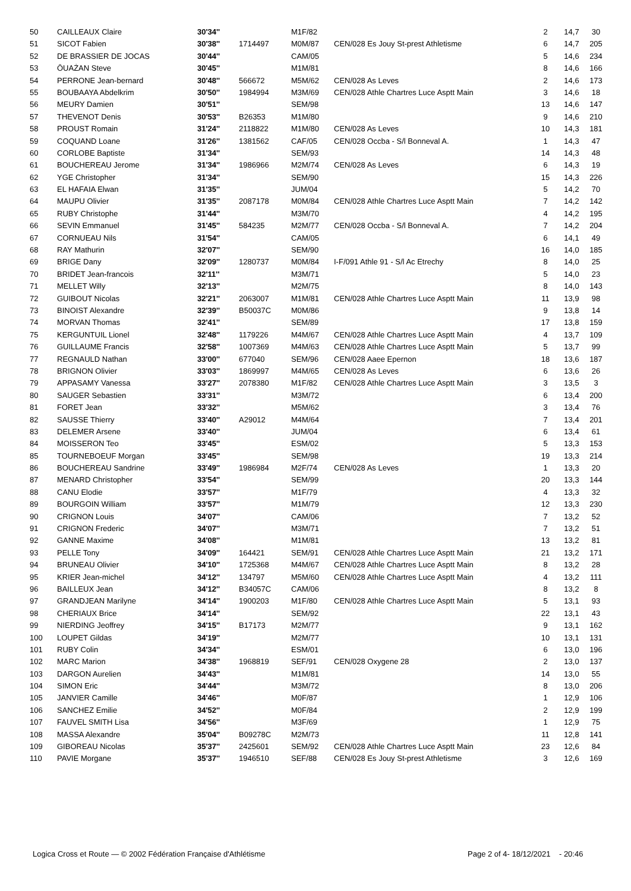| 50 | CAILLEAUX Claire | 30'34'' | | M1F/82 | | 2 | 14,7 | 30 |
| 51 | SICOT Fabien | 30'38'' | 1714497 | M0M/87 | CEN/028 Es Jouy St-prest Athletisme | 6 | 14,7 | 205 |
| 52 | DE BRASSIER DE JOCAS | 30'44'' | | CAM/05 | | 5 | 14,6 | 234 |
| 53 | ŌUAŻAN Steve | 30'45'' | | M1M/81 | | 8 | 14,6 | 166 |
| 54 | PERRONE Jean-bernard | 30'48'' | 566672 | M5M/62 | CEN/028 As Leves | 2 | 14,6 | 173 |
| 55 | BOUBAAYA Abdelkrim | 30'50'' | 1984994 | M3M/69 | CEN/028 Athle Chartres Luce Asptt Main | 3 | 14,6 | 18 |
| 56 | MEURY Damien | 30'51'' | | SEM/98 | | 13 | 14,6 | 147 |
| 57 | THEVENOT Denis | 30'53'' | B26353 | M1M/80 | | 9 | 14,6 | 210 |
| 58 | PROUST Romain | 31'24'' | 2118822 | M1M/80 | CEN/028 As Leves | 10 | 14,3 | 181 |
| 59 | COQUAND Loane | 31'26'' | 1381562 | CAF/05 | CEN/028 Occba - S/l Bonneval A. | 1 | 14,3 | 47 |
| 60 | CORLOBE Baptiste | 31'34'' | | SEM/93 | | 14 | 14,3 | 48 |
| 61 | BOUCHEREAU Jerome | 31'34'' | 1986966 | M2M/74 | CEN/028 As Leves | 6 | 14,3 | 19 |
| 62 | YGE Christopher | 31'34'' | | SEM/90 | | 15 | 14,3 | 226 |
| 63 | EL HAFAIA Elwan | 31'35'' | | JUM/04 | | 5 | 14,2 | 70 |
| 64 | MAUPU Olivier | 31'35'' | 2087178 | M0M/84 | CEN/028 Athle Chartres Luce Asptt Main | 7 | 14,2 | 142 |
| 65 | RUBY Christophe | 31'44'' | | M3M/70 | | 4 | 14,2 | 195 |
| 66 | SEVIN Emmanuel | 31'45'' | 584235 | M2M/77 | CEN/028 Occba - S/l Bonneval A. | 7 | 14,2 | 204 |
| 67 | CORNUEAU Nils | 31'54'' | | CAM/05 | | 6 | 14,1 | 49 |
| 68 | RAY Mathurin | 32'07'' | | SEM/90 | | 16 | 14,0 | 185 |
| 69 | BRIGE Dany | 32'09'' | 1280737 | M0M/84 | I-F/091 Athle 91 - S/l Ac Etrechy | 8 | 14,0 | 25 |
| 70 | BRIDET Jean-francois | 32'11'' | | M3M/71 | | 5 | 14,0 | 23 |
| 71 | MELLET Willy | 32'13'' | | M2M/75 | | 8 | 14,0 | 143 |
| 72 | GUIBOUT Nicolas | 32'21'' | 2063007 | M1M/81 | CEN/028 Athle Chartres Luce Asptt Main | 11 | 13,9 | 98 |
| 73 | BINOIST Alexandre | 32'39'' | B50037C | M0M/86 | | 9 | 13,8 | 14 |
| 74 | MORVAN Thomas | 32'41'' | | SEM/89 | | 17 | 13,8 | 159 |
| 75 | KERGUNTUIL Lionel | 32'48'' | 1179226 | M4M/67 | CEN/028 Athle Chartres Luce Asptt Main | 4 | 13,7 | 109 |
| 76 | GUILLAUME Francis | 32'58'' | 1007369 | M4M/63 | CEN/028 Athle Chartres Luce Asptt Main | 5 | 13,7 | 99 |
| 77 | REGNAULD Nathan | 33'00'' | 677040 | SEM/96 | CEN/028 Aaee Epernon | 18 | 13,6 | 187 |
| 78 | BRIGNON Olivier | 33'03'' | 1869997 | M4M/65 | CEN/028 As Leves | 6 | 13,6 | 26 |
| 79 | APPASAMY Vanessa | 33'27'' | 2078380 | M1F/82 | CEN/028 Athle Chartres Luce Asptt Main | 3 | 13,5 | 3 |
| 80 | SAUGER Sebastien | 33'31'' | | M3M/72 | | 6 | 13,4 | 200 |
| 81 | FORET Jean | 33'32'' | | M5M/62 | | 3 | 13,4 | 76 |
| 82 | SAUSSE Thierry | 33'40'' | A29012 | M4M/64 | | 7 | 13,4 | 201 |
| 83 | DELEMER Arsene | 33'40'' | | JUM/04 | | 6 | 13,4 | 61 |
| 84 | MOISSERON Teo | 33'45'' | | ESM/02 | | 5 | 13,3 | 153 |
| 85 | TOURNEBOEUF Morgan | 33'45'' | | SEM/98 | | 19 | 13,3 | 214 |
| 86 | BOUCHEREAU Sandrine | 33'49'' | 1986984 | M2F/74 | CEN/028 As Leves | 1 | 13,3 | 20 |
| 87 | MENARD Christopher | 33'54'' | | SEM/99 | | 20 | 13,3 | 144 |
| 88 | CANU Elodie | 33'57'' | | M1F/79 | | 4 | 13,3 | 32 |
| 89 | BOURGOIN William | 33'57'' | | M1M/79 | | 12 | 13,3 | 230 |
| 90 | CRIGNON Louis | 34'07'' | | CAM/06 | | 7 | 13,2 | 52 |
| 91 | CRIGNON Frederic | 34'07'' | | M3M/71 | | 7 | 13,2 | 51 |
| 92 | GANNE Maxime | 34'08'' | | M1M/81 | | 13 | 13,2 | 81 |
| 93 | PELLE Tony | 34'09'' | 164421 | SEM/91 | CEN/028 Athle Chartres Luce Asptt Main | 21 | 13,2 | 171 |
| 94 | BRUNEAU Olivier | 34'10'' | 1725368 | M4M/67 | CEN/028 Athle Chartres Luce Asptt Main | 8 | 13,2 | 28 |
| 95 | KRIER Jean-michel | 34'12'' | 134797 | M5M/60 | CEN/028 Athle Chartres Luce Asptt Main | 4 | 13,2 | 111 |
| 96 | BAILLEUX Jean | 34'12'' | B34057C | CAM/06 | | 8 | 13,2 | 8 |
| 97 | GRANDJEAN Marilyne | 34'14'' | 1900203 | M1F/80 | CEN/028 Athle Chartres Luce Asptt Main | 5 | 13,1 | 93 |
| 98 | CHERIAUX Brice | 34'14'' | | SEM/92 | | 22 | 13,1 | 43 |
| 99 | NIERDING Jeoffrey | 34'15'' | B17173 | M2M/77 | | 9 | 13,1 | 162 |
| 100 | LOUPET Gildas | 34'19'' | | M2M/77 | | 10 | 13,1 | 131 |
| 101 | RUBY Colin | 34'34'' | | ESM/01 | | 6 | 13,0 | 196 |
| 102 | MARC Marion | 34'38'' | 1968819 | SEF/91 | CEN/028 Oxygene 28 | 2 | 13,0 | 137 |
| 103 | DARGON Aurelien | 34'43'' | | M1M/81 | | 14 | 13,0 | 55 |
| 104 | SIMON Eric | 34'44'' | | M3M/72 | | 8 | 13,0 | 206 |
| 105 | JANVIER Camille | 34'46'' | | M0F/87 | | 1 | 12,9 | 106 |
| 106 | SANCHEZ Emilie | 34'52'' | | M0F/84 | | 2 | 12,9 | 199 |
| 107 | FAUVEL SMITH Lisa | 34'56'' | | M3F/69 | | 1 | 12,9 | 75 |
| 108 | MASSA Alexandre | 35'04'' | B09278C | M2M/73 | | 11 | 12,8 | 141 |
| 109 | GIBOREAU Nicolas | 35'37'' | 2425601 | SEM/92 | CEN/028 Athle Chartres Luce Asptt Main | 23 | 12,6 | 84 |
| 110 | PAVIE Morgane | 35'37'' | 1946510 | SEF/88 | CEN/028 Es Jouy St-prest Athletisme | 3 | 12,6 | 169 |
Logica Cross et Route — © 2002 Fédération Française d'Athlétisme
Page 2 of 4- 18/12/2021 - 20:46